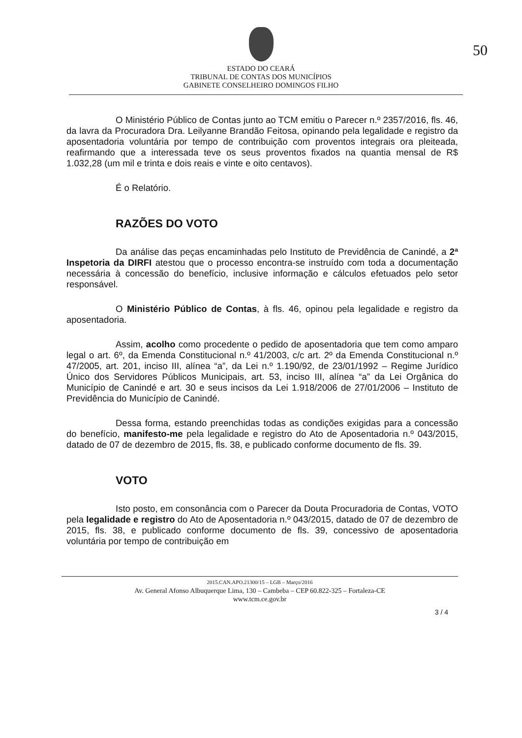ESTADO DO CEARÁ
TRIBUNAL DE CONTAS DOS MUNICÍPIOS
GABINETE CONSELHEIRO DOMINGOS FILHO
50
O Ministério Público de Contas junto ao TCM emitiu o Parecer n.º 2357/2016, fls. 46, da lavra da Procuradora Dra. Leilyanne Brandão Feitosa, opinando pela legalidade e registro da aposentadoria voluntária por tempo de contribuição com proventos integrais ora pleiteada, reafirmando que a interessada teve os seus proventos fixados na quantia mensal de R$ 1.032,28 (um mil e trinta e dois reais e vinte e oito centavos).
É o Relatório.
RAZÕES DO VOTO
Da análise das peças encaminhadas pelo Instituto de Previdência de Canindé, a 2ª Inspetoria da DIRFI atestou que o processo encontra-se instruído com toda a documentação necessária à concessão do benefício, inclusive informação e cálculos efetuados pelo setor responsável.
O Ministério Público de Contas, à fls. 46, opinou pela legalidade e registro da aposentadoria.
Assim, acolho como procedente o pedido de aposentadoria que tem como amparo legal o art. 6º, da Emenda Constitucional n.º 41/2003, c/c art. 2º da Emenda Constitucional n.º 47/2005, art. 201, inciso III, alínea “a”, da Lei n.º 1.190/92, de 23/01/1992 – Regime Jurídico Único dos Servidores Públicos Municipais, art. 53, inciso III, alínea “a” da Lei Orgânica do Município de Canindé e art. 30 e seus incisos da Lei 1.918/2006 de 27/01/2006 – Instituto de Previdência do Município de Canindé.
Dessa forma, estando preenchidas todas as condições exigidas para a concessão do benefício, manifesto-me pela legalidade e registro do Ato de Aposentadoria n.º 043/2015, datado de 07 de dezembro de 2015, fls. 38, e publicado conforme documento de fls. 39.
VOTO
Isto posto, em consonância com o Parecer da Douta Procuradoria de Contas, VOTO pela legalidade e registro do Ato de Aposentadoria n.º 043/2015, datado de 07 de dezembro de 2015, fls. 38, e publicado conforme documento de fls. 39, concessivo de aposentadoria voluntária por tempo de contribuição em
2015.CAN.APO.21300/15 – LGB – Março/2016
Av. General Afonso Albuquerque Lima, 130 – Cambeba – CEP 60.822-325 – Fortaleza-CE
www.tcm.ce.gov.br
3 / 4